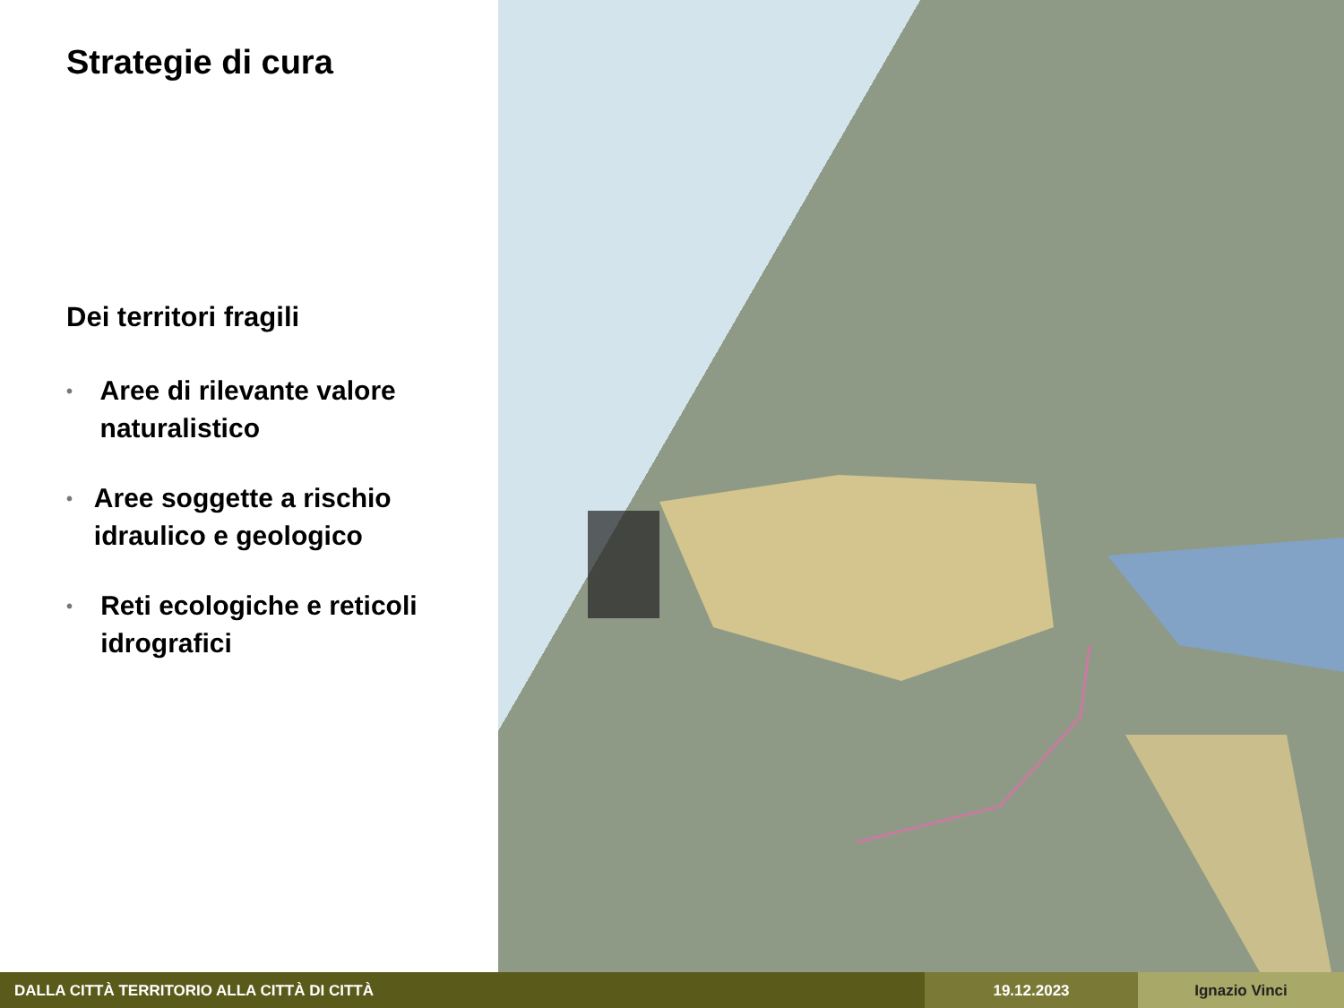Strategie di cura
Dei territori fragili
• Aree di rilevante valore naturalistico
• Aree soggette a rischio idraulico e geologico
• Reti ecologiche e reticoli idrografici
DALLA CITTÀ TERRITORIO ALLA CITTÀ DI CITTÀ
19.12.2023 Ignazio Vinci